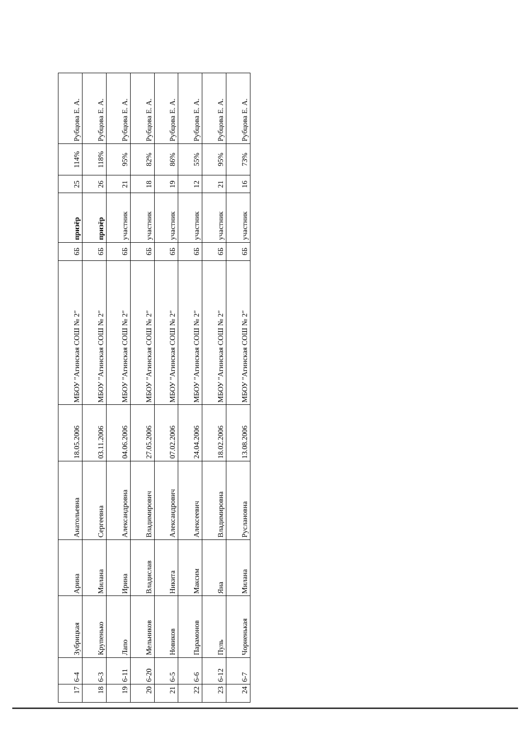| 17 | 6-4 | Зубрицкая | Арина | Анатольевна | 18.05.2006 | МБОУ "Агинская СОШ № 2" | 6Б | призёр | 25 | 114% | Рубцова Е. А. |
| 18 | 6-3 | Крупенько | Милана | Сергеевна | 03.11.2006 | МБОУ "Агинская СОШ № 2" | 6Б | призёр | 26 | 118% | Рубцова Е. А. |
| 19 | 6-11 | Лапо | Ирина | Александровна | 04.06.2006 | МБОУ "Агинская СОШ № 2" | 6Б | участник | 21 | 95% | Рубцова Е. А. |
| 20 | 6-20 | Мельников | Владислав | Владимирович | 27.05.2006 | МБОУ "Агинская СОШ № 2" | 6Б | участник | 18 | 82% | Рубцова Е. А. |
| 21 | 6-5 | Новиков | Никита | Александрович | 07.02.2006 | МБОУ "Агинская СОШ № 2" | 6Б | участник | 19 | 86% | Рубцова Е. А. |
| 22 | 6-6 | Парамонов | Максим | Алексеевич | 24.04.2006 | МБОУ "Агинская СОШ № 2" | 6Б | участник | 12 | 55% | Рубцова Е. А. |
| 23 | 6-12 | Пуль | Яна | Владимировна | 18.02.2006 | МБОУ "Агинская СОШ № 2" | 6Б | участник | 21 | 95% | Рубцова Е. А. |
| 24 | 6-7 | Чорненькая | Милана | Руслановна | 13.08.2006 | МБОУ "Агинская СОШ № 2" | 6Б | участник | 16 | 73% | Рубцова Е. А. |